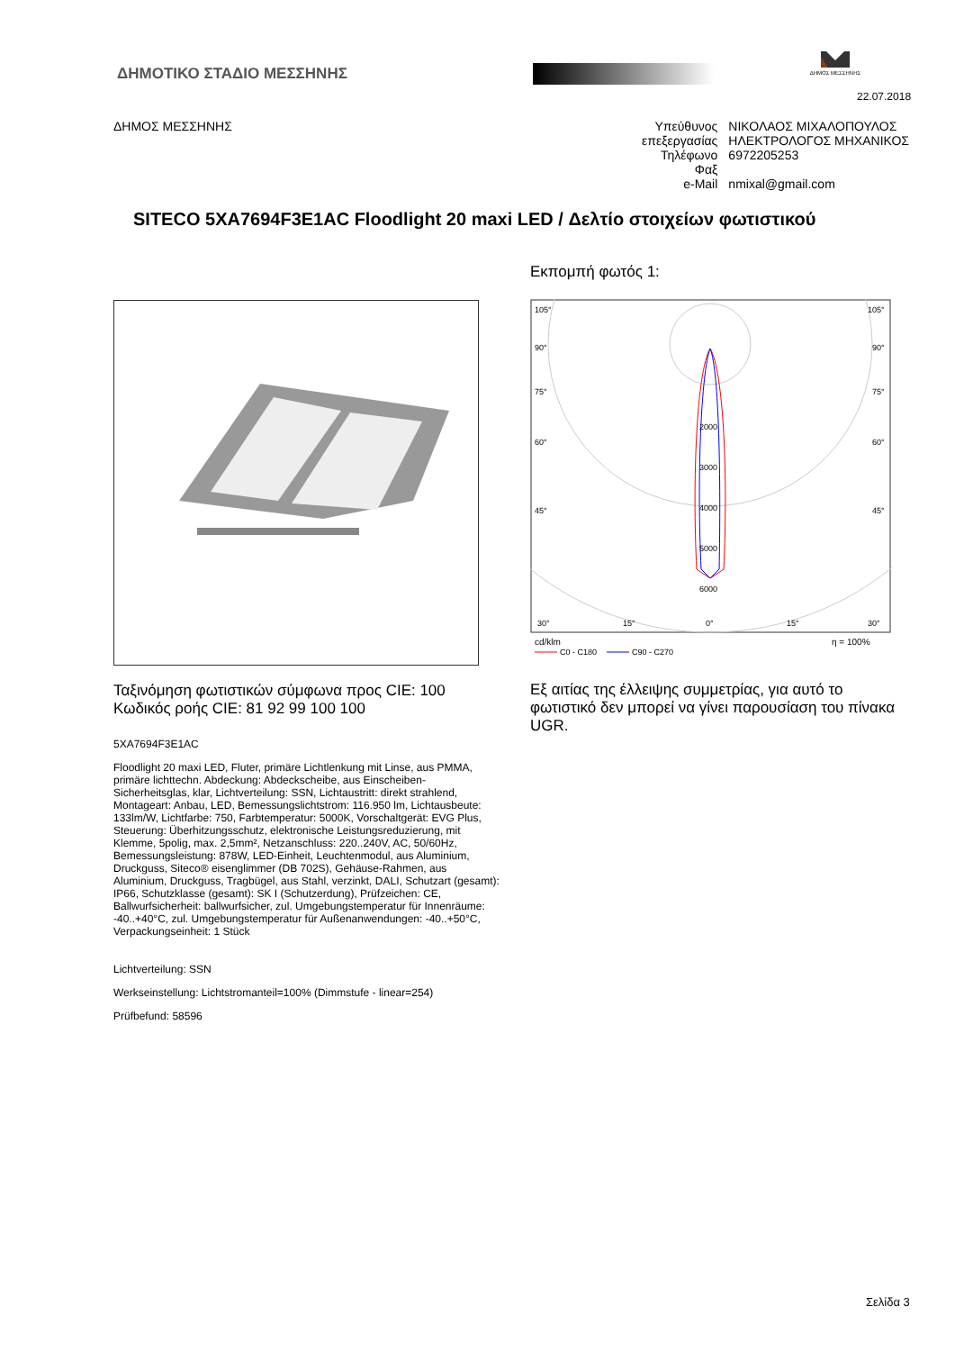ΔΗΜΟΤΙΚΟ ΣΤΑΔΙΟ ΜΕΣΣΗΝΗΣ
ΔΗΜΟΣ ΜΕΣΣΗΝΗΣ
22.07.2018
ΔΗΜΟΣ ΜΕΣΣΗΝΗΣ
| Υπεύθυνος επεξεργασίας | ΝΙΚΟΛΑΟΣ ΜΙΧΑΛΟΠΟΥΛΟΣ ΗΛΕΚΤΡΟΛΟΓΟΣ ΜΗΧΑΝΙΚΟΣ |
| Τηλέφωνο | 6972205253 |
| Φαξ | |
| e-Mail | nmixal@gmail.com |
SITECO 5XA7694F3E1AC Floodlight 20 maxi LED / Δελτίο στοιχείων φωτιστικού
Ταξινόμηση φωτιστικών σύμφωνα προς CIE: 100
Κωδικός ροής CIE: 81 92 99 100 100
5XA7694F3E1AC
Floodlight 20 maxi LED, Fluter, primäre Lichtlenkung mit Linse, aus PMMA, primäre lichttechn. Abdeckung: Abdeckscheibe, aus Einscheiben-Sicherheitsglas, klar, Lichtverteilung: SSN, Lichtaustritt: direkt strahlend, Montageart: Anbau, LED, Bemessungslichtstrom: 116.950 lm, Lichtausbeute: 133lm/W, Lichtfarbe: 750, Farbtemperatur: 5000K, Vorschaltgerät: EVG Plus, Steuerung: Überhitzungsschutz, elektronische Leistungsreduzierung, mit Klemme, 5polig, max. 2,5mm², Netzanschluss: 220..240V, AC, 50/60Hz, Bemessungsleistung: 878W, LED-Einheit, Leuchtenmodul, aus Aluminium, Druckguss, Siteco® eisenglimmer (DB 702S), Gehäuse-Rahmen, aus Aluminium, Druckguss, Tragbügel, aus Stahl, verzinkt, DALI, Schutzart (gesamt): IP66, Schutzklasse (gesamt): SK I (Schutzerdung), Prüfzeichen: CE, Ballwurfsicherheit: ballwurfsicher, zul. Umgebungstemperatur für Innenräume: -40..+40°C, zul. Umgebungstemperatur für Außenanwendungen: -40..+50°C, Verpackungseinheit: 1 Stück
Lichtverteilung: SSN
Werkseinstellung: Lichtstromanteil=100% (Dimmstufe - linear=254)
Prüfbefund: 58596
Εκπομπή φωτός 1:
105°
105°
90°
90°
75°
75°
60°
60°
45°
45°
2000
3000
4000
5000
6000
30°
15°
0°
15°
30°
cd/klm
η = 100%
C0 - C180
C90 - C270
Εξ αιτίας της έλλειψης συμμετρίας, για αυτό το φωτιστικό δεν μπορεί να γίνει παρουσίαση του πίνακα UGR.
Σελίδα 3